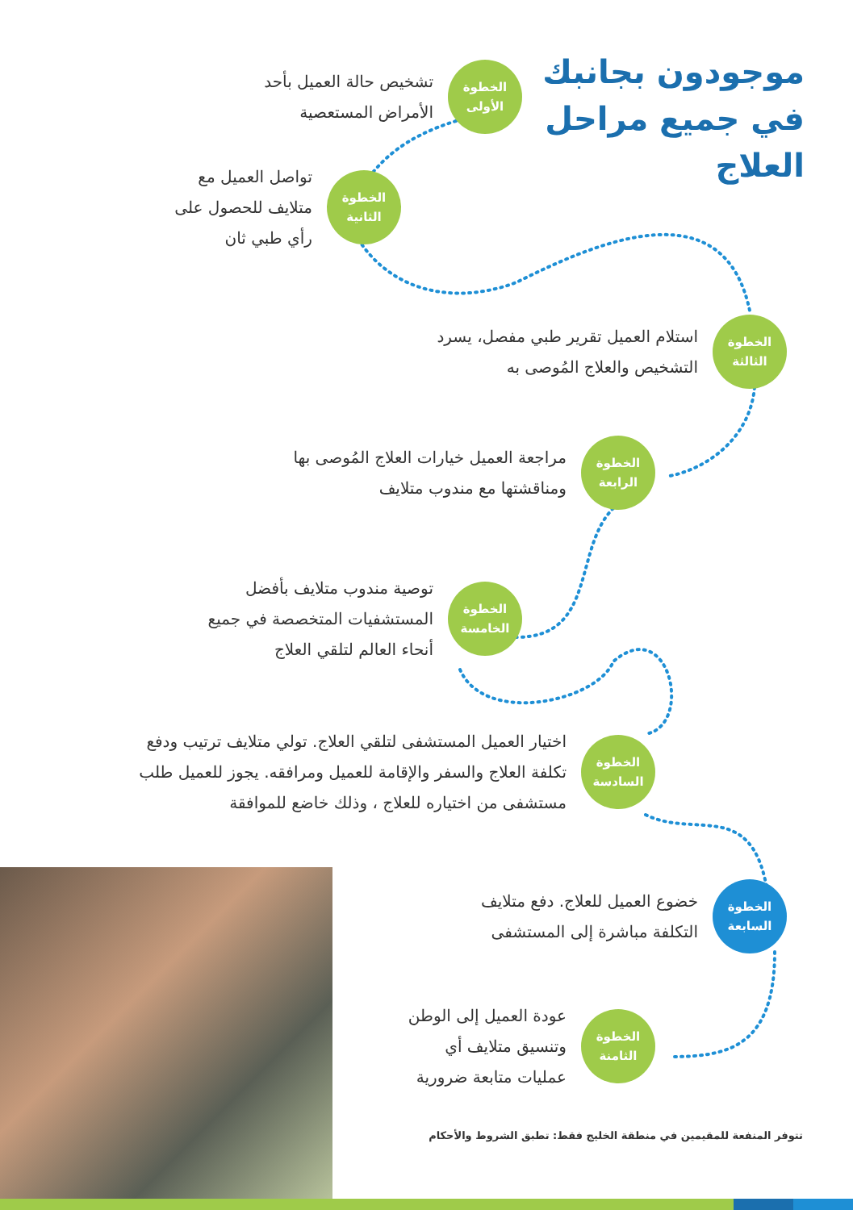موجودون بجانبك في جميع مراحل العلاج
الخطوة
الأولى
تشخيص حالة العميل بأحد
الأمراض المستعصية
الخطوة
الثانية
تواصل العميل مع
متلايف للحصول على
رأي طبي ثان
الخطوة
الثالثة
استلام العميل تقرير طبي مفصل، يسرد
التشخيص والعلاج المُوصى به
الخطوة
الرابعة
مراجعة العميل خيارات العلاج المُوصى بها
ومناقشتها مع مندوب متلايف
الخطوة
الخامسة
توصية مندوب متلايف بأفضل
المستشفيات المتخصصة في جميع
أنحاء العالم لتلقي العلاج
الخطوة
السادسة
اختيار العميل المستشفى لتلقي العلاج. تولي متلايف ترتيب ودفع
تكلفة العلاج والسفر والإقامة للعميل ومرافقه. يجوز للعميل طلب
مستشفى من اختياره للعلاج ، وذلك خاضع للموافقة
الخطوة
السابعة
خضوع العميل للعلاج. دفع متلايف
التكلفة مباشرة إلى المستشفى
الخطوة
الثامنة
عودة العميل إلى الوطن
وتنسيق متلايف أي
عمليات متابعة ضرورية
تتوفر المنفعة للمقيمين في منطقة الخليج فقط: تطبق الشروط والأحكام